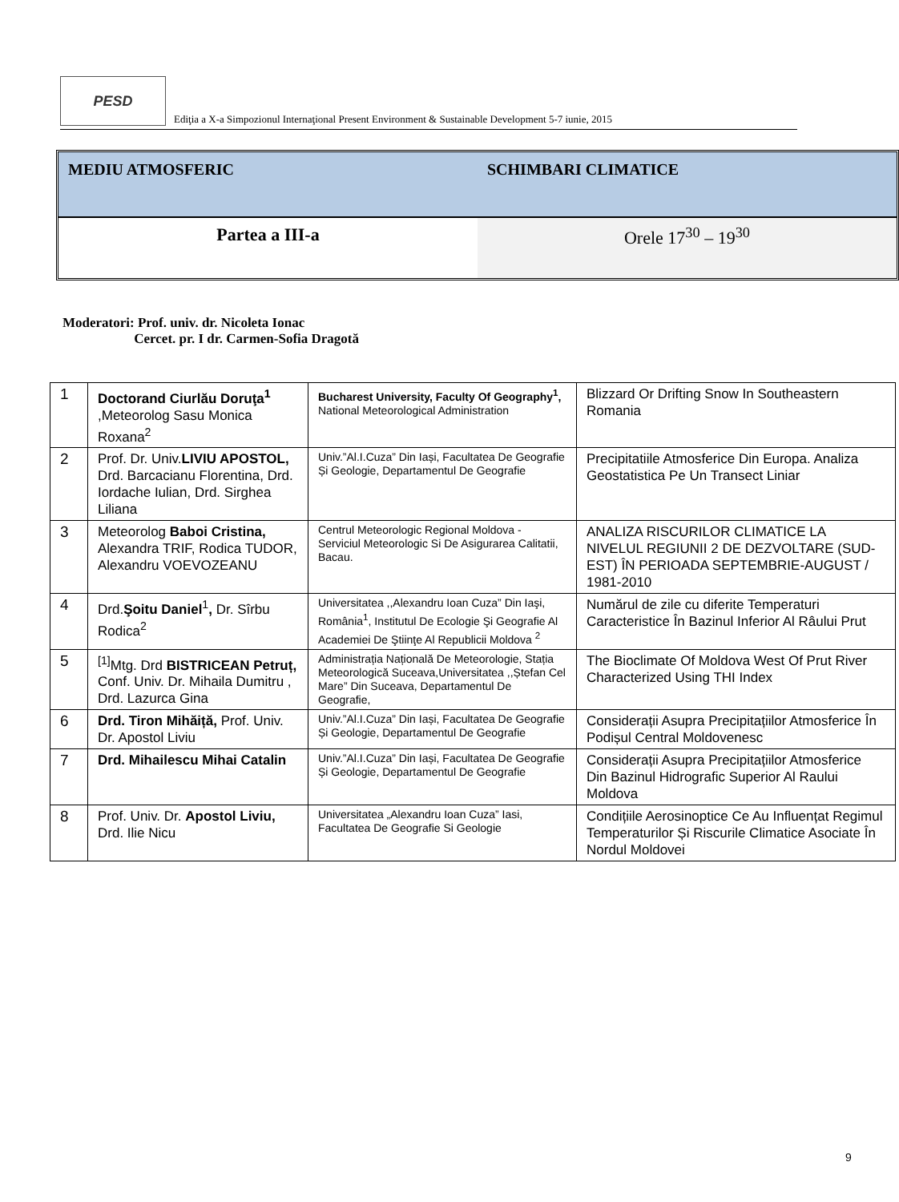PESD
Ediţia a X-a Simpozionul Internaţional Present Environment & Sustainable Development 5-7 iunie, 2015
MEDIU ATMOSFERIC SCHIMBARI CLIMATICE
Partea a III-a Orele 17<sup>30</sup> – 19<sup>30</sup>
Moderatori: Prof. univ. dr. Nicoleta Ionac
Cercet. pr. I dr. Carmen-Sofia Dragotă
| 1 | Doctorand Ciurlău Doruţa<sup>1</sup> ,Meteorolog Sasu Monica Roxana<sup>2</sup> | Bucharest University, Faculty Of Geography<sup>1</sup>, National Meteorological Administration | Blizzard Or Drifting Snow In Southeastern Romania |
| 2 | Prof. Dr. Univ. LIVIU APOSTOL, Drd. Barcacianu Florentina, Drd. Iordache Iulian, Drd. Sirghea Liliana | Univ.”Al.I.Cuza” Din Iași, Facultatea De Geografie Și Geologie, Departamentul De Geografie | Precipitatiile Atmosferice Din Europa. Analiza Geostatistica Pe Un Transect Liniar |
| 3 | Meteorolog Baboi Cristina, Alexandra TRIF, Rodica TUDOR, Alexandru VOEVOZEANU | Centrul Meteorologic Regional Moldova - Serviciul Meteorologic Si De Asigurarea Calitatii, Bacau. | ANALIZA RISCURILOR CLIMATICE LA NIVELUL REGIUNII 2 DE DEZVOLTARE (SUD-EST) ÎN PERIOADA SEPTEMBRIE-AUGUST / 1981-2010 |
| 4 | Drd. Şoitu Daniel<sup>1</sup> , Dr. Sîrbu Rodica<sup>2</sup> | Universitatea ,,Alexandru Ioan Cuza” Din Iaşi, România<sup>1</sup>, Institutul De Ecologie Şi Geografie Al Academiei De Ştiinţe Al Republicii Moldova <sup>2</sup> | Numărul de zile cu diferite Temperaturi Caracteristice În Bazinul Inferior Al Râului Prut |
| 5 | <sup>[1]</sup> Mtg. Drd BISTRICEAN Petruț, Conf. Univ. Dr. Mihaila Dumitru , Drd. Lazurca Gina | Administrația Națională De Meteorologie, Stația Meteorologică Suceava,Universitatea ,,Ștefan Cel Mare” Din Suceava, Departamentul De Geografie, | The Bioclimate Of Moldova West Of Prut River Characterized Using THI Index |
| 6 | Drd. Tiron Mihăiță, Prof. Univ. Dr. Apostol Liviu | Univ.”Al.I.Cuza” Din Iași, Facultatea De Geografie Și Geologie, Departamentul De Geografie | Considerații Asupra Precipitațiilor Atmosferice În Podișul Central Moldovenesc |
| 7 | Drd. Mihailescu Mihai Catalin | Univ.”Al.I.Cuza” Din Iași, Facultatea De Geografie Și Geologie, Departamentul De Geografie | Considerații Asupra Precipitațiilor Atmosferice Din Bazinul Hidrografic Superior Al Raului Moldova |
| 8 | Prof. Univ. Dr. Apostol Liviu, Drd. Ilie Nicu | Universitatea „Alexandru Ioan Cuza” Iasi, Facultatea De Geografie Si Geologie | Condițiile Aerosinoptice Ce Au Influențat Regimul Temperaturilor Și Riscurile Climatice Asociate În Nordul Moldovei |
9